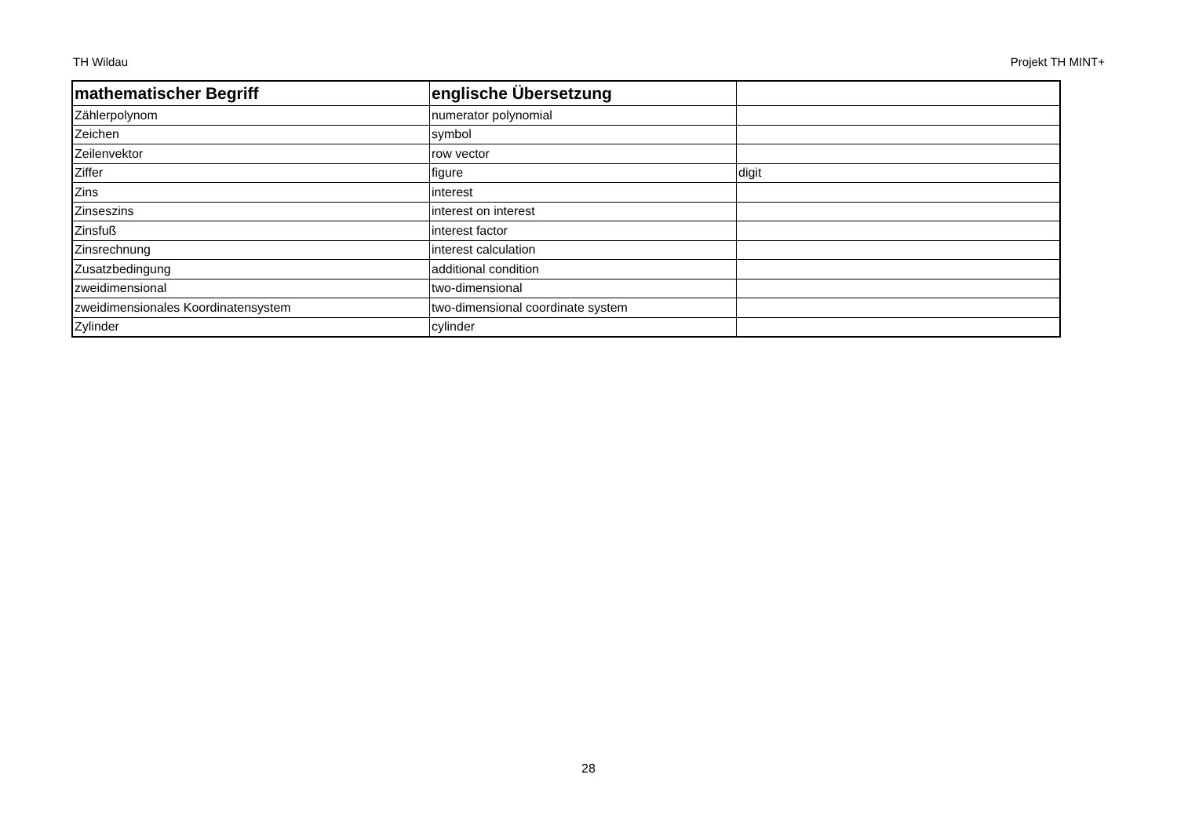TH Wildau Projekt TH MINT+
| mathematischer Begriff | englische Übersetzung | |
| --- | --- | --- |
| Zählerpolynom | numerator polynomial | |
| Zeichen | symbol | |
| Zeilenvektor | row vector | |
| Ziffer | figure | digit |
| Zins | interest | |
| Zinseszins | interest on interest | |
| Zinsfuß | interest factor | |
| Zinsrechnung | interest calculation | |
| Zusatzbedingung | additional condition | |
| zweidimensional | two-dimensional | |
| zweidimensionales Koordinatensystem | two-dimensional coordinate system | |
| Zylinder | cylinder | |
28